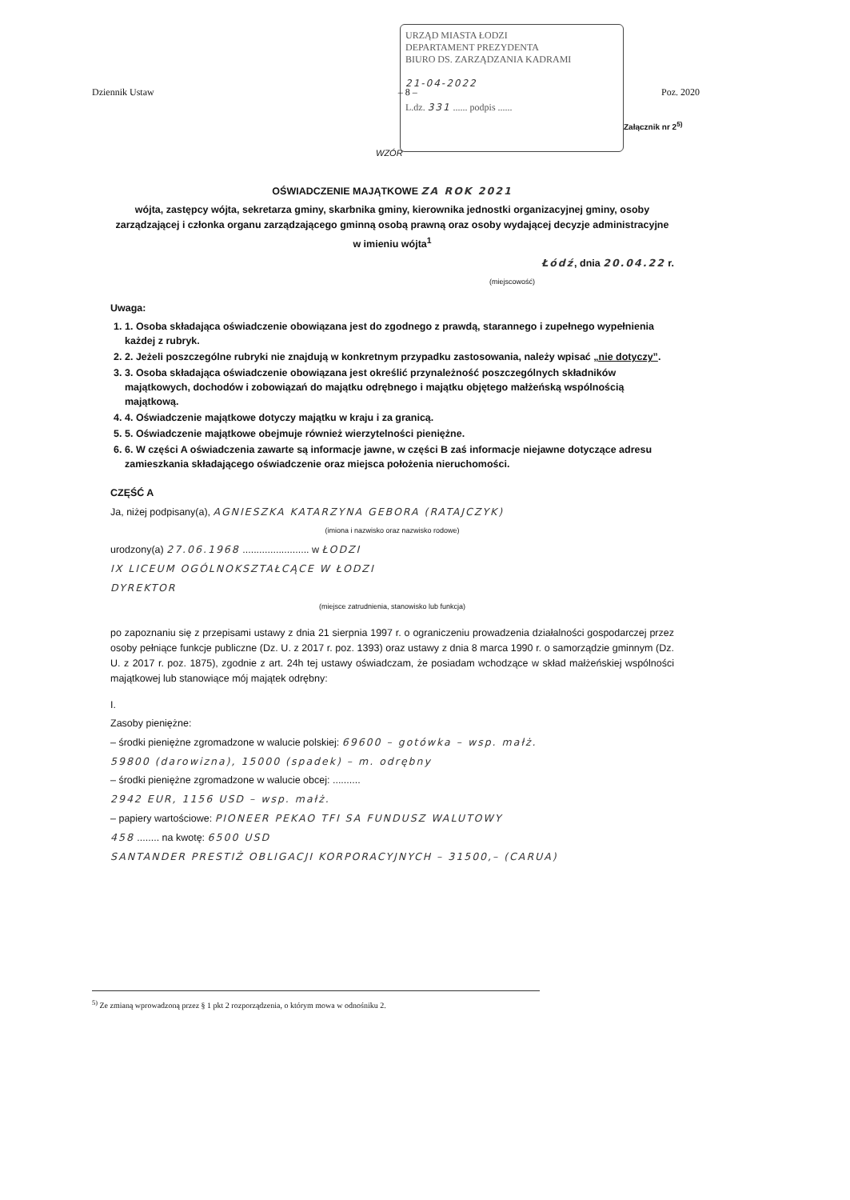URZĄD MIASTA ŁODZI
DEPARTAMENT PREZYDENTA
BIURO DS. ZARZĄDZANIA KADRAMI
21-04-2022
L.dz. 331 ...... podpis ......
Dziennik Ustaw – 8 – Poz. 2020
Załącznik nr 2<sup>5)</sup>
WZÓR
OŚWIADCZENIE MAJĄTKOWE ZA ROK 2021
wójta, zastępcy wójta, sekretarza gminy, skarbnika gminy, kierownika jednostki organizacyjnej gminy, osoby zarządzającej i członka organu zarządzającego gminną osobą prawną oraz osoby wydającej decyzje administracyjne w imieniu wójta<sup>1</sup>
Łódź, dnia 20.04.22 r.
(miejscowość)
Uwaga:
1. 1. Osoba składająca oświadczenie obowiązana jest do zgodnego z prawdą, starannego i zupełnego wypełnienia każdej z rubryk.
2. 2. Jeżeli poszczególne rubryki nie znajdują w konkretnym przypadku zastosowania, należy wpisać „nie dotyczy”.
3. 3. Osoba składająca oświadczenie obowiązana jest określić przynależność poszczególnych składników majątkowych, dochodów i zobowiązań do majątku odrębnego i majątku objętego małżeńską wspólnością majątkową.
4. 4. Oświadczenie majątkowe dotyczy majątku w kraju i za granicą.
5. 5. Oświadczenie majątkowe obejmuje również wierzytelności pieniężne.
6. 6. W części A oświadczenia zawarte są informacje jawne, w części B zaś informacje niejawne dotyczące adresu zamieszkania składającego oświadczenie oraz miejsca położenia nieruchomości.
CZĘŚĆ A
Ja, niżej podpisany(a), AGNIESZKA KATARZYNA GEBORA (RATAJCZYK)
(imiona i nazwisko oraz nazwisko rodowe)
urodzony(a) 27.06.1968 ........................ w ŁODZI
IX LICEUM OGÓLNOKSZTAŁCĄCE W ŁODZI
DYREKTOR
(miejsce zatrudnienia, stanowisko lub funkcja)
po zapoznaniu się z przepisami ustawy z dnia 21 sierpnia 1997 r. o ograniczeniu prowadzenia działalności gospodarczej przez osoby pełniące funkcje publiczne (Dz. U. z 2017 r. poz. 1393) oraz ustawy z dnia 8 marca 1990 r. o samorządzie gminnym (Dz. U. z 2017 r. poz. 1875), zgodnie z art. 24h tej ustawy oświadczam, że posiadam wchodzące w skład małżeńskiej wspólności majątkowej lub stanowiące mój majątek odrębny:
I.
Zasoby pieniężne:
– środki pieniężne zgromadzone w walucie polskiej: 69600 – gotówka – wsp. małż.
59800 (darowizna), 15000 (spadek) – m. odrębny
– środki pieniężne zgromadzone w walucie obcej: ..........
2942 EUR, 1156 USD – wsp. małż.
– papiery wartościowe: PIONEER PEKAO TFI SA FUNDUSZ WALUTOWY
458 ........ na kwotę: 6500 USD
SANTANDER PRESTIŻ OBLIGACJI KORPORACYJNYCH – 31500,– (CARUA)
<sup>5)</sup> Ze zmianą wprowadzoną przez § 1 pkt 2 rozporządzenia, o którym mowa w odnośniku 2.